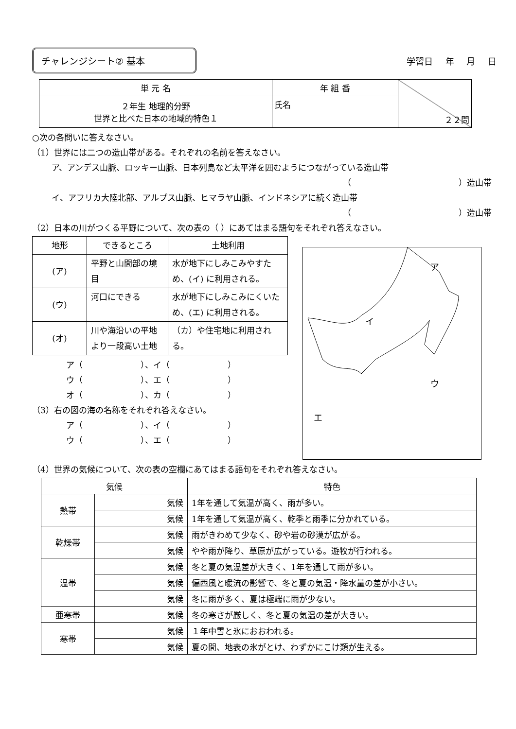チャレンジシート② 基本
学習日 年 月 日
| 単 元 名 | 年 組 番 | ２２問 |
| ２年生 地理的分野 世界と比べた日本の地域的特色１ | 氏名 | |
○次の各問いに答えなさい。
（1）世界には二つの造山帯がある。それぞれの名前を答えなさい。
ア、アンデス山脈、ロッキー山脈、日本列島など太平洋を囲むようにつながっている造山帯
（　　　　　　　　　　　　　）造山帯
イ、アフリカ大陸北部、アルプス山脈、ヒマラヤ山脈、インドネシアに続く造山帯
（　　　　　　　　　　　　　）造山帯
（2）日本の川がつくる平野について、次の表の（ ）にあてはまる語句をそれぞれ答えなさい。
| 地形 | できるところ | 土地利用 |
| (ア) | 平野と山間部の境目 | 水が地下にしみこみやすため、(イ) に利用される。 |
| (ウ) | 河口にできる | 水が地下にしみこみにくいため、(エ) に利用される。 |
| (オ) | 川や海沿いの平地より一段高い土地 | （カ）や住宅地に利用される。 |
ア（　　　　　　　）、イ（　　　　　　　）
ウ（　　　　　　　）、エ（　　　　　　　）
オ（　　　　　　　）、カ（　　　　　　　）
（3）右の図の海の名称をそれぞれ答えなさい。
ア（　　　　　　　）、イ（　　　　　　　）
ウ（　　　　　　　）、エ（　　　　　　　）
ア
イ
ウ
エ
（4）世界の気候について、次の表の空欄にあてはまる語句をそれぞれ答えなさい。
| 気候 | | 特色 |
| 熱帯 | 気候 | 1年を通して気温が高く、雨が多い。 |
| | 気候 | 1年を通して気温が高く、乾季と雨季に分かれている。 |
| 乾燥帯 | 気候 | 雨がきわめて少なく、砂や岩の砂漠が広がる。 |
| | 気候 | やや雨が降り、草原が広がっている。遊牧が行われる。 |
| 温帯 | 気候 | 冬と夏の気温差が大きく、1年を通して雨が多い。 |
| | 気候 | 偏西風と暖流の影響で、冬と夏の気温・降水量の差が小さい。 |
| | 気候 | 冬に雨が多く、夏は極端に雨が少ない。 |
| 亜寒帯 | 気候 | 冬の寒さが厳しく、冬と夏の気温の差が大きい。 |
| 寒帯 | 気候 | １年中雪と氷におおわれる。 |
| | 気候 | 夏の間、地表の氷がとけ、わずかにこけ類が生える。 |